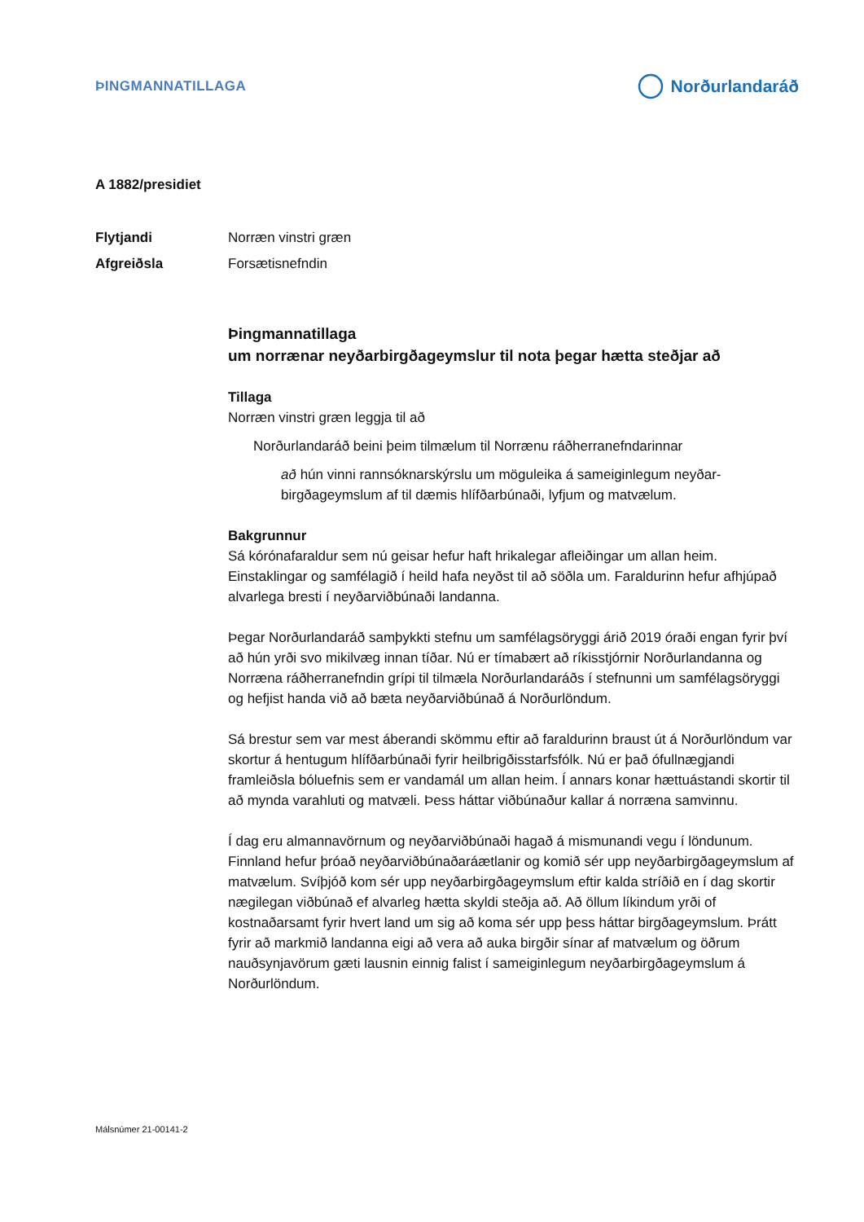ÞINGMANNATILLAGA
Norðurlandaráð
A 1882/presidiet
Flytjandi Norræn vinstri græn
Afgreiðsla Forsætisnefndin
Þingmannatillaga
um norrænar neyðarbirgðageymslur til nota þegar hætta steðjar að
Tillaga
Norræn vinstri græn leggja til að
Norðurlandaráð beini þeim tilmælum til Norrænu ráðherranefndarinnar
að hún vinni rannsóknarskýrslu um möguleika á sameiginlegum neyðar­birgðageymslum af til dæmis hlífðarbúnaði, lyfjum og matvælum.
Bakgrunnur
Sá kórónafaraldur sem nú geisar hefur haft hrikalegar afleiðingar um allan heim. Einstaklingar og samfélagið í heild hafa neyðst til að söðla um. Faraldurinn hefur afhjúpað alvarlega bresti í neyðarviðbúnaði landanna.
Þegar Norðurlandaráð samþykkti stefnu um samfélagsöryggi árið 2019 óraði engan fyrir því að hún yrði svo mikilvæg innan tíðar. Nú er tímabært að ríkisstjórnir Norður­landanna og Norræna ráðherranefndin grípi til tilmæla Norðurlandaráðs í stefnunni um samfélagsöryggi og hefjist handa við að bæta neyðarviðbúnað á Norðurlöndum.
Sá brestur sem var mest áberandi skömmu eftir að faraldurinn braust út á Norður­löndum var skortur á hentugum hlífðarbúnaði fyrir heilbrigðisstarfsfólk. Nú er það ófullnægjandi framleiðsla bóluefnis sem er vandamál um allan heim. Í annars konar hættuástandi skortir til að mynda varahluti og matvæli. Þess háttar viðbúnaður kallar á norræna samvinnu.
Í dag eru almannavörnum og neyðarviðbúnaði hagað á mismunandi vegu í löndunum. Finnland hefur þróað neyðarviðbúnaðaráætlanir og komið sér upp neyðarbirgða­geymslum af matvælum. Svíþjóð kom sér upp neyðarbirgðageymslum eftir kalda stríðið en í dag skortir nægilegan viðbúnað ef alvarleg hætta skyldi steðja að. Að öllum líkindum yrði of kostnaðarsamt fyrir hvert land um sig að koma sér upp þess háttar birgðageymslum. Þrátt fyrir að markmið landanna eigi að vera að auka birgðir sínar af matvælum og öðrum nauðsynjavörum gæti lausnin einnig falist í sameigin­legum neyðarbirgðageymslum á Norðurlöndum.
Málsnúmer 21-00141-2